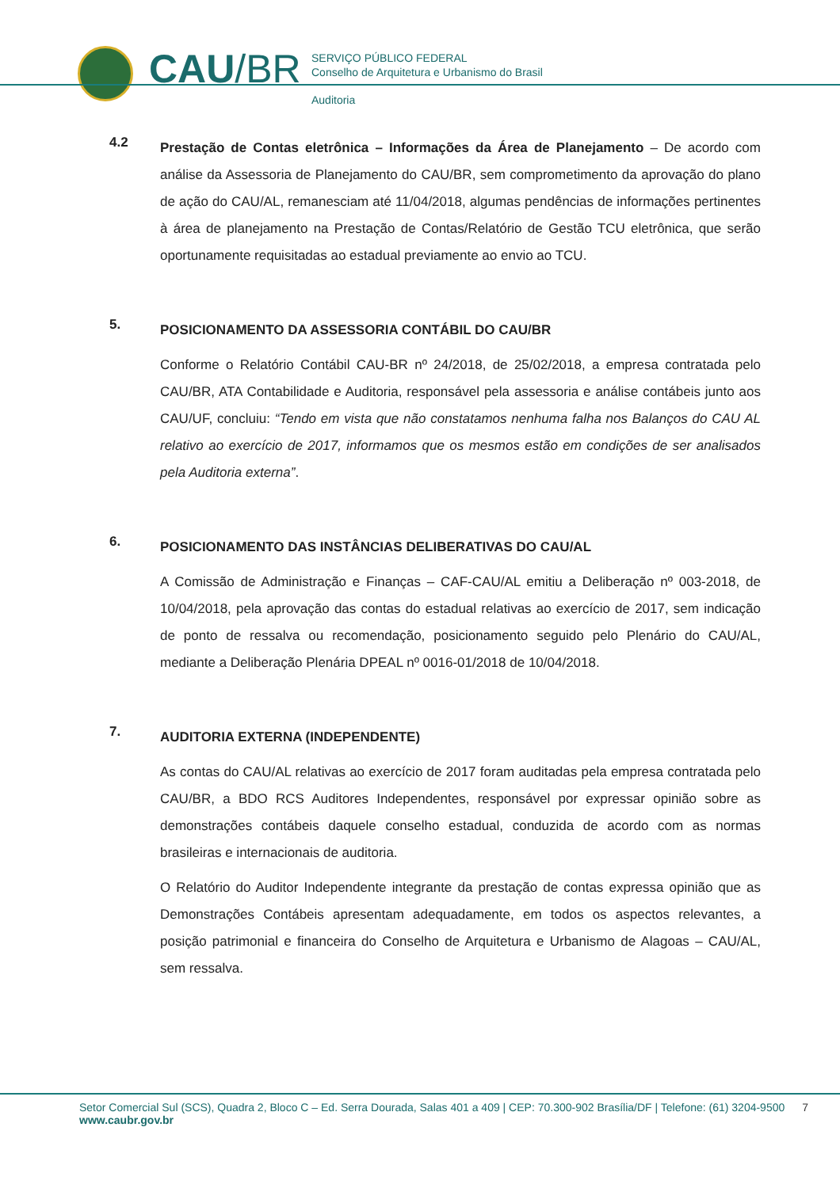CAU/BR
SERVIÇO PÚBLICO FEDERAL
Conselho de Arquitetura e Urbanismo do Brasil
Auditoria
4.2
Prestação de Contas eletrônica – Informações da Área de Planejamento – De acordo com análise da Assessoria de Planejamento do CAU/BR, sem comprometimento da aprovação do plano de ação do CAU/AL, remanesciam até 11/04/2018, algumas pendências de informações pertinentes à área de planejamento na Prestação de Contas/Relatório de Gestão TCU eletrônica, que serão oportunamente requisitadas ao estadual previamente ao envio ao TCU.
5.
POSICIONAMENTO DA ASSESSORIA CONTÁBIL DO CAU/BR
Conforme o Relatório Contábil CAU-BR nº 24/2018, de 25/02/2018, a empresa contratada pelo CAU/BR, ATA Contabilidade e Auditoria, responsável pela assessoria e análise contábeis junto aos CAU/UF, concluiu: “Tendo em vista que não constatamos nenhuma falha nos Balanços do CAU AL relativo ao exercício de 2017, informamos que os mesmos estão em condições de ser analisados pela Auditoria externa”.
6.
POSICIONAMENTO DAS INSTÂNCIAS DELIBERATIVAS DO CAU/AL
A Comissão de Administração e Finanças – CAF-CAU/AL emitiu a Deliberação nº 003-2018, de 10/04/2018, pela aprovação das contas do estadual relativas ao exercício de 2017, sem indicação de ponto de ressalva ou recomendação, posicionamento seguido pelo Plenário do CAU/AL, mediante a Deliberação Plenária DPEAL nº 0016-01/2018 de 10/04/2018.
7.
AUDITORIA EXTERNA (INDEPENDENTE)
As contas do CAU/AL relativas ao exercício de 2017 foram auditadas pela empresa contratada pelo CAU/BR, a BDO RCS Auditores Independentes, responsável por expressar opinião sobre as demonstrações contábeis daquele conselho estadual, conduzida de acordo com as normas brasileiras e internacionais de auditoria.
O Relatório do Auditor Independente integrante da prestação de contas expressa opinião que as Demonstrações Contábeis apresentam adequadamente, em todos os aspectos relevantes, a posição patrimonial e financeira do Conselho de Arquitetura e Urbanismo de Alagoas – CAU/AL, sem ressalva.
Setor Comercial Sul (SCS), Quadra 2, Bloco C – Ed. Serra Dourada, Salas 401 a 409 | CEP: 70.300-902 Brasília/DF | Telefone: (61) 3204-9500 7
www.caubr.gov.br